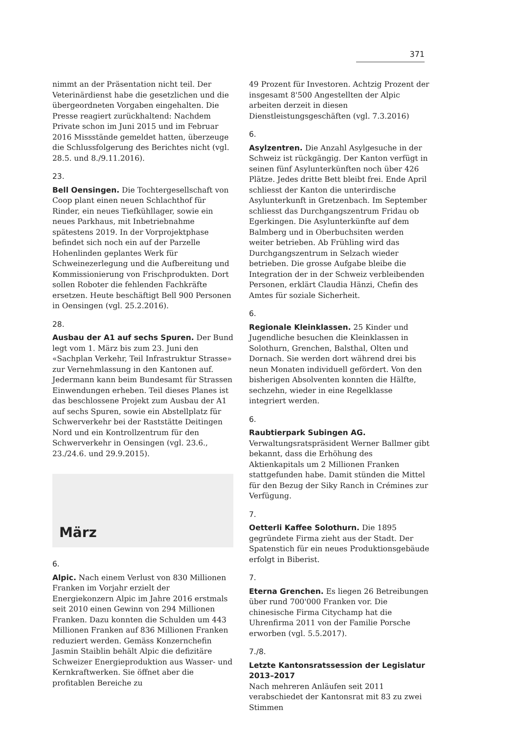371
nimmt an der Präsentation nicht teil. Der Veterinärdienst habe die gesetzlichen und die übergeordneten Vorgaben eingehalten. Die Presse reagiert zurückhaltend: Nachdem Private schon im Juni 2015 und im Februar 2016 Missstände gemeldet hatten, überzeuge die Schlussfolgerung des Berichtes nicht (vgl. 28.5. und 8./9.11.2016).
23.
Bell Oensingen. Die Tochtergesellschaft von Coop plant einen neuen Schlachthof für Rinder, ein neues Tiefkühllager, sowie ein neues Parkhaus, mit Inbetriebnahme spätestens 2019. In der Vorprojektphase befindet sich noch ein auf der Parzelle Hohenlinden geplantes Werk für Schweinezerlegung und die Aufbereitung und Kommissionierung von Frischprodukten. Dort sollen Roboter die fehlenden Fachkräfte ersetzen. Heute beschäftigt Bell 900 Personen in Oensingen (vgl. 25.2.2016).
28.
Ausbau der A1 auf sechs Spuren. Der Bund legt vom 1. März bis zum 23. Juni den «Sachplan Verkehr, Teil Infrastruktur Strasse» zur Vernehmlassung in den Kantonen auf. Jedermann kann beim Bundesamt für Strassen Einwendungen erheben. Teil dieses Planes ist das beschlossene Projekt zum Ausbau der A1 auf sechs Spuren, sowie ein Abstellplatz für Schwerverkehr bei der Raststätte Deitingen Nord und ein Kontrollzentrum für den Schwerverkehr in Oensingen (vgl. 23.6., 23./24.6. und 29.9.2015).
März
6.
Alpic. Nach einem Verlust von 830 Millionen Franken im Vorjahr erzielt der Energiekonzern Alpic im Jahre 2016 erstmals seit 2010 einen Gewinn von 294 Millionen Franken. Dazu konnten die Schulden um 443 Millionen Franken auf 836 Millionen Franken reduziert werden. Gemäss Konzernchefin Jasmin Staiblin behält Alpic die defizitäre Schweizer Energieproduktion aus Wasser- und Kernkraftwerken. Sie öffnet aber die profitablen Bereiche zu
49 Prozent für Investoren. Achtzig Prozent der insgesamt 8'500 Angestellten der Alpic arbeiten derzeit in diesen Dienstleistungsgeschäften (vgl. 7.3.2016)
6.
Asylzentren. Die Anzahl Asylgesuche in der Schweiz ist rückgängig. Der Kanton verfügt in seinen fünf Asylunterkünften noch über 426 Plätze. Jedes dritte Bett bleibt frei. Ende April schliesst der Kanton die unterirdische Asylunterkunft in Gretzenbach. Im September schliesst das Durchgangszentrum Fridau ob Egerkingen. Die Asylunterkünfte auf dem Balmberg und in Oberbuchsiten werden weiter betrieben. Ab Frühling wird das Durchgangszentrum in Selzach wieder betrieben. Die grosse Aufgabe bleibe die Integration der in der Schweiz verbleibenden Personen, erklärt Claudia Hänzi, Chefin des Amtes für soziale Sicherheit.
6.
Regionale Kleinklassen. 25 Kinder und Jugendliche besuchen die Kleinklassen in Solothurn, Grenchen, Balsthal, Olten und Dornach. Sie werden dort während drei bis neun Monaten individuell gefördert. Von den bisherigen Absolventen konnten die Hälfte, sechzehn, wieder in eine Regelklasse integriert werden.
6.
Raubtierpark Subingen AG. Verwaltungsratspräsident Werner Ballmer gibt bekannt, dass die Erhöhung des Aktienkapitals um 2 Millionen Franken stattgefunden habe. Damit stünden die Mittel für den Bezug der Siky Ranch in Crémines zur Verfügung.
7.
Oetterli Kaffee Solothurn. Die 1895 gegründete Firma zieht aus der Stadt. Der Spatenstich für ein neues Produktionsgebäude erfolgt in Biberist.
7.
Eterna Grenchen. Es liegen 26 Betreibungen über rund 700'000 Franken vor. Die chinesische Firma Citychamp hat die Uhrenfirma 2011 von der Familie Porsche erworben (vgl. 5.5.2017).
7./8.
Letzte Kantonsratssession der Legislatur 2013–2017
Nach mehreren Anläufen seit 2011 verabschiedet der Kantonsrat mit 83 zu zwei Stimmen